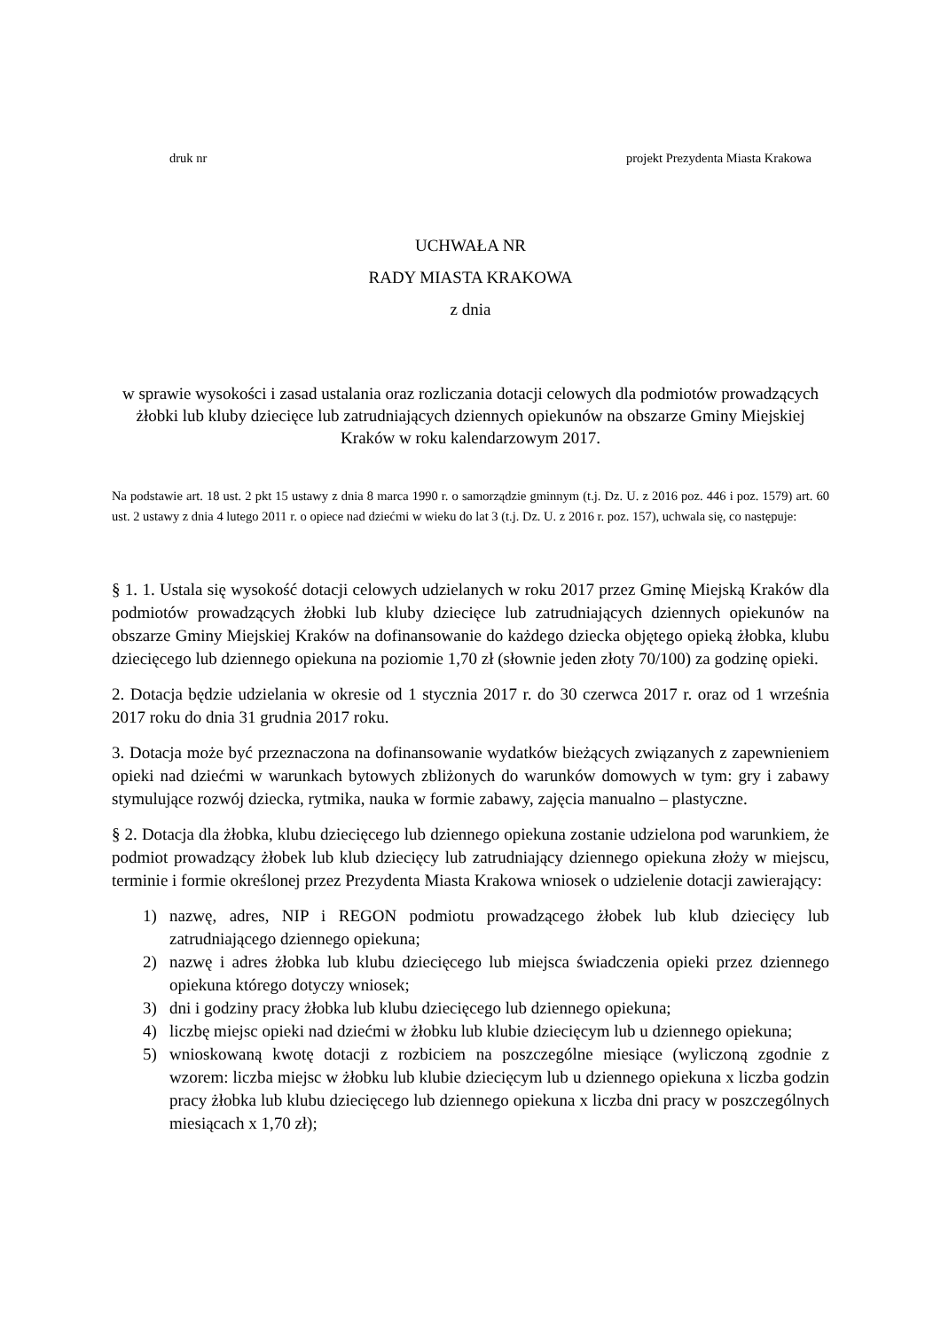druk nr projekt Prezydenta Miasta Krakowa
UCHWAŁA NR
RADY MIASTA KRAKOWA
z dnia
w sprawie wysokości i zasad ustalania oraz rozliczania dotacji celowych dla podmiotów prowadzących żłobki lub kluby dziecięce lub zatrudniających dziennych opiekunów na obszarze Gminy Miejskiej Kraków w roku kalendarzowym 2017.
Na podstawie art. 18 ust. 2 pkt 15 ustawy z dnia 8 marca 1990 r. o samorządzie gminnym (t.j. Dz. U. z 2016 poz. 446 i poz. 1579) art. 60 ust. 2 ustawy z dnia 4 lutego 2011 r. o opiece nad dziećmi w wieku do lat 3 (t.j. Dz. U. z 2016 r. poz. 157), uchwala się, co następuje:
§ 1. 1. Ustala się wysokość dotacji celowych udzielanych w roku 2017 przez Gminę Miejską Kraków dla podmiotów prowadzących żłobki lub kluby dziecięce lub zatrudniających dziennych opiekunów na obszarze Gminy Miejskiej Kraków na dofinansowanie do każdego dziecka objętego opieką żłobka, klubu dziecięcego lub dziennego opiekuna na poziomie 1,70 zł (słownie jeden złoty 70/100) za godzinę opieki.
2. Dotacja będzie udzielania w okresie od 1 stycznia 2017 r. do 30 czerwca 2017 r. oraz od 1 września 2017 roku do dnia 31 grudnia 2017 roku.
3. Dotacja może być przeznaczona na dofinansowanie wydatków bieżących związanych z zapewnieniem opieki nad dziećmi w warunkach bytowych zbliżonych do warunków domowych w tym: gry i zabawy stymulujące rozwój dziecka, rytmika, nauka w formie zabawy, zajęcia manualno – plastyczne.
§ 2. Dotacja dla żłobka, klubu dziecięcego lub dziennego opiekuna zostanie udzielona pod warunkiem, że podmiot prowadzący żłobek lub klub dziecięcy lub zatrudniający dziennego opiekuna złoży w miejscu, terminie i formie określonej przez Prezydenta Miasta Krakowa wniosek o udzielenie dotacji zawierający:
1) nazwę, adres, NIP i REGON podmiotu prowadzącego żłobek lub klub dziecięcy lub zatrudniającego dziennego opiekuna;
2) nazwę i adres żłobka lub klubu dziecięcego lub miejsca świadczenia opieki przez dziennego opiekuna którego dotyczy wniosek;
3) dni i godziny pracy żłobka lub klubu dziecięcego lub dziennego opiekuna;
4) liczbę miejsc opieki nad dziećmi w żłobku lub klubie dziecięcym lub u dziennego opiekuna;
5) wnioskowaną kwotę dotacji z rozbiciem na poszczególne miesiące (wyliczoną zgodnie z wzorem: liczba miejsc w żłobku lub klubie dziecięcym lub u dziennego opiekuna x liczba godzin pracy żłobka lub klubu dziecięcego lub dziennego opiekuna x liczba dni pracy w poszczególnych miesiącach x 1,70 zł);